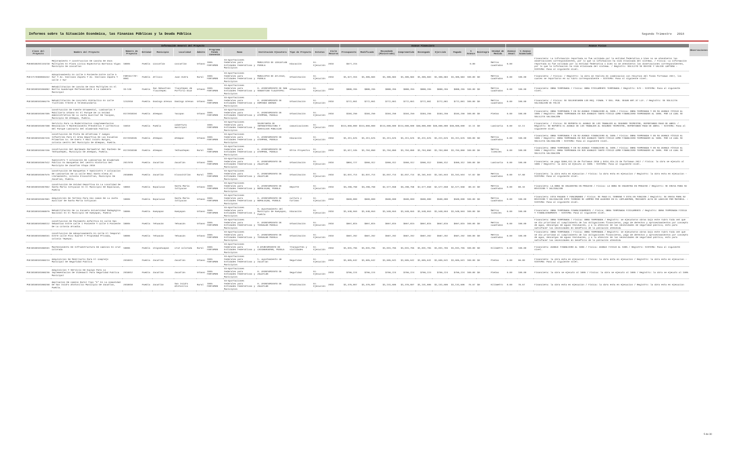Informes sobre la Situación Económica, las Finanzas Públicas y la Deuda Pública
Segundo Trimestre 2018
| Información General del Proyecto | | | | | | | | | | | | | Avance Financiero | | | | | | | | | | Avance Físico | | | Observaciones |
| --- | --- | --- | --- | --- | --- | --- | --- | --- | --- | --- | --- | --- | --- | --- | --- | --- | --- | --- | --- | --- | --- | --- | --- | --- | --- | --- |
| Clave del Proyecto | Nombre del Proyecto | Número de Proyecto | Entidad | Municipio | Localidad | Ámbito | Programa Fondo Convenio | Ramo | Institución Ejecutora | Tipo de Proyecto | Estatus | Ciclo Recurso | Presupuesto | Modificado | Recaudado (Ministrado) | Comprometido | Devengado | Ejercido | Pagado | % Avance | Reintegro | Unidad de Medida | Avance Anual | % Avance Acumulado | | |
| PUE00180201143218 | Mejoramiento Y Construccion De Cancha De Usos Multiples En Plaza Civica Nspectoria Barranca Vigas Municipio De Coxcatlan | 18005 | Puebla | Coxcatlán | Coxcatlán | Urbano | I005 FORTAMUN | 33-Aportaciones Federales para Entidades Federativas y Municipios | MUNICIPIO DE COXCATLAN PUEBLA | Educación | En Ejecución | 2018 | $577,215 | | | | | | | 0.00 | | Metros Cuadrados | 0.00 | | Financiera: La información reportada no fue validada por la entidad federativa o bien no se atendieron las observaciones correspondientes, por lo que la información ha sido eliminada del sistema. / Física: La información reportada no fue validada por la entidad federativa o bien no se atendieron las observaciones correspondientes, por lo que la información ha sido eliminada del sistema. / Registro: SOLICITO SE REVISE Y VALIDE CAPTURA - SISTEMA: Pasa al siguiente nivel. | |
| PUE17170300956442 | Adoquinamiento En Calle 3 Poniente Entre Calle 5 Sur Y Av. Emiliano Zapata Y Av. Emiliano Zapata Y Calle 2 Sur | FORTA17/SF-0091 | Puebla | Atlixco | Juan Uvera | Rural | I005 FORTAMUN | 33-Aportaciones Federales para Entidades Federativas y Municipios | MUNICIPIO DE ATLIXCO, PUEBLA | Urbanización | En Ejecución | 2018 | $1,927,316 | $1,309,984 | $1,309,984 | $1,309,984 | $1,309,984 | $1,309,984 | $1,309,984 | 100.00 | $0 | Metros Cuadrados | 0.00 | 100.00 | Financiera: / Física: / Registro: la obra se realiza en combinacion con recursos del fondo fortamun 2017, los cuales se reportaron en su rubro correspondiente - SISTEMA: Pasa al siguiente nivel. | |
| PUE18180101056092 | Rehabilitacion De Cancha De Usos Multiples En El Barrio Guadalupe Perteneciente A La Cabecera Municipal | 33-146 | Puebla | San Sebastián Tlacotepec | Tlacotepec de Porfirio Díaz | Urbano | I005 FORTAMUN | 33-Aportaciones Federales para Entidades Federativas y Municipios | H. AYUNTAMIENTO DE SAN SEBASTIAN TLACOTEPEC | Urbanización | En Ejecución | 2018 | $888,265 | $888,265 | $888,265 | $888,265 | $888,265 | $888,265 | $888,265 | 100.00 | $0 | Metros Cuadrados | 0.00 | 100.00 | Financiera: OBRA TERMINADA / Física: OBRA FÍSICAMENTE TERMINADA / Registro: S/O - SISTEMA: Pasa al siguiente nivel. | |
| PUE18180101066279 | Rehabilitación De Concreto Hidráulico En Calle Tlaltisec Frente A Telesecundaria | 1232018 | Puebla | Domingo Arenas | Domingo Arenas | Urbano | I005 FORTAMUN | 33-Aportaciones Federales para Entidades Federativas y Municipios | H. AYUNTAMIENTO DE DOMINGO ARENAS | Urbanización | En Ejecución | 2018 | $772,061 | $772,061 | $772,061 | $772,061 | $772,061 | $772,061 | $772,061 | 100.00 | $0 | Metros Cuadrados | 0.00 | 100.00 | Financiera: / Física: SE SOLVENTARON LOS REQ. FINAN. Y SEG. PUB. SEGUN ART.37 LCF. / Registro: SE SOLICITA VALIDACION DE FOLIO | |
| PUE18180101067405 | Construcción De Fuente Ornamental, Luminarias Y Mobiliario Urbano En El Parque De La Unidad Administrativa De La Junta Auxiliar De Tacopan, Municipio De Atempan, Puebla. | 0172018104 | Puebla | Atempan | Tacopan | Urbano | I005 FORTAMUN | 33-Aportaciones Federales para Entidades Federativas y Municipios | H. AYUNTAMIENTO DE ATEMPAN, PUEBLA | Urbanización | En Ejecución | 2018 | $184,259 | $184,259 | $184,259 | $184,259 | $184,259 | $184,259 | $184,259 | 100.00 | $0 | Piezas | 0.00 | 100.00 | Financiera: OBRA TERMINADA Y EN SU AVANCE FINANCIERO AL 100% / Física: OBRA TERMINADA Y EN SU AVANCE FÍSICO AL 100% / Registro: OBRA TERMINADA EN SUS AVANCES TANTO FÍSICO COMO FINANCIERO TERMINADOS AL 100%. POR LO CUAL SE SOLICITA VALIDACIÓN | |
| PUE18180101067408 | Servicio Para La Modernizacion Complementacion Renovación Y Mantenimiento Preventivo Y Correctivo Del Parque Luminario Del Alumbrado Publico | 15010 | Puebla | Puebla | Cobertura municipal | | I005 FORTAMUN | 33-Aportaciones Federales para Entidades Federativas y Municipios | SECRETARÍA DE INFRAESTRUCTURA Y SERVICIOS PUBLICOS | Comunicaciones | En Ejecución | 2018 | $114,000,000 | $114,000,000 | $114,000,000 | $114,000,000 | $48,000,000 | $48,000,000 | $48,000,000 | 42.11 | $0 | Luminaria | 0.00 | 42.11 | Financiera: / Física: SE REPORTA EL AVANCE DE LOS TRABAJOS AL SEGUNDO TRIMESTRE, REPORTANDO PAGO DE ABRIL / Registro: SE REPORTA EL AVANCE DE LOS TRABAJOS AL SEGUNDO TRIMESTRE, REPORTANDO PAGO DE ABRIL - SISTEMA: Pasa al siguiente nivel. | |
| PUE18180101067426 | Construcción De Pista De Atletismo Y Juegos Infantiles Para El Área Deportiva De Las Escuelas Primarias 1o. De Enero Y Raúl Isidro Burgos, Colonia Centro Del Municipio De Atempan, Puebla. | 0172018105 | Puebla | Atempan | Atempan | Urbano | I005 FORTAMUN | 33-Aportaciones Federales para Entidades Federativas y Municipios | H. AYUNTAMIENTO DE ATEMPAN, PUEBLA | Educación | En Ejecución | 2018 | $1,411,625 | $1,411,625 | $1,411,625 | $1,411,625 | $1,411,625 | $1,411,625 | $1,411,625 | 100.00 | $0 | Metros Cuadrados | 0.00 | 100.00 | Financiera: OBRA TERMINADA Y EN SU AVANCE FINANCIERO AL 100% / Física: OBRA TERMINADA Y EN SU AVANCE FÍSICO AL 100% / Registro: OBRA TERMINADA EN SUS AVANCES TANTO FÍSICO COMO FINANCIERO TERMINADOS AL 100%. POR LO CUAL SE SOLICITA VALIDACIÓN - SISTEMA: Pasa al siguiente nivel. | |
| PUE18180101067436 | Construcción Del Bardeado Perimetral Del Panteón De Tezhuatepec, Municipio De Atempan, Puebla. | 0172018108 | Puebla | Atempan | Tezhuatepec | Rural | I005 FORTAMUN | 33-Aportaciones Federales para Entidades Federativas y Municipios | H. AYUNTAMIENTO DE ATEMPAN, PUEBLA | Otros Proyectos | En Ejecución | 2018 | $1,617,345 | $1,704,890 | $1,704,890 | $1,704,890 | $1,704,890 | $1,704,890 | $1,704,890 | 100.00 | $0 | Metros lineales | 0.00 | 100.00 | Financiera: OBRA TERMINADA Y EN SU AVANCE FINANCIERO AL 100% / Física: OBRA TERMINADA Y EN SU AVANCE FÍSICO AL 100% / Registro: OBRA TERMINADA EN SUS AVANCES TANTO FÍSICO COMO FINANCIERO TERMINADOS AL 100%. POR LO CUAL SE SOLICITA VALIDACIÓN | |
| PUE18180101067512 | Suministro Y Colocación De Luminarias De Alumbrado Público En Banquetas Del Centro Histórico Del Municipio De Zacatlán Etapa 2018 | 2017078 | Puebla | Zacatlán | Zacatlán | Urbano | I005 FORTAMUN | 33-Aportaciones Federales para Entidades Federativas y Municipios | H. AYUNTAMIENTO DE ZACATLAN | Urbanización | En Ejecución | 2018 | $804,727 | $390,312 | $390,312 | $390,312 | $390,312 | $390,312 | $390,312 | 100.00 | $0 | Luminaria | 0.00 | 100.00 | Financiera: se pago $390,312.15 de fortamun 2018 y $414,415.23 de fortamun 2017 / Física: la obra se ejecuto al 100% / Registro: la obra se ejecuto al 100% - SISTEMA: Pasa al siguiente nivel. | |
| PUE18180101067575 | Construcción De Banquetas Y Suministro Y Colocacion De Luminarias De La Calle Real Santa Elena Al Libramiento, Colonia Eloxochitlan, Municipio De Zacatlan, Puebla. | 2018009 | Puebla | Zacatlán | Eloxochitlán | Rural | I005 FORTAMUN | 33-Aportaciones Federales para Entidades Federativas y Municipios | H. AYUNTAMIENTO DE ZACATLAN | Urbanización | En Ejecución | 2018 | $2,037,714 | $2,037,714 | $2,037,714 | $2,037,714 | $1,161,944 | $1,161,944 | $1,161,944 | 57.02 | $0 | Metros Cuadrados | 0.00 | 57.68 | Financiera: la obra esta en ejecucion / Física: la obra esta en ejecucion / Registro: la obra esta en ejecucion - SISTEMA: Pasa al siguiente nivel. | |
| PUE18180101067852 | Construcción De Unidad Deportiva En La Localidad De Santa María Ixtiyucan En El Municipio De Nopalucan, Puebla | 18004 | Puebla | Nopalucan | Santa María Ixtiyucan | Urbano | I005 FORTAMUN | 33-Aportaciones Federales para Entidades Federativas y Municipios | H. AYUNTAMIENTO DE NOPALUCAN, PUEBLA | Deporte | En Ejecución | 2018 | $3,208,768 | $3,208,768 | $2,577,958 | $3,208,768 | $2,577,958 | $2,577,958 | $2,577,958 | 80.34 | $0 | Metros Cuadrados | 0.00 | 80.34 | Financiera: LA OBRA SE ENCUENTRA EN PROCESO / Física: LA OBRA SE ENCUNTRA EN PROCESO / Registro: SE ENVIA PARA SU REVISION Y VALIDACION | |
| PUE18180101067891 | Adquisición De Terreno Para Uso Común De La Junta Auxiliar De Santa María Ixtiyucan | 18009 | Puebla | Nopalucan | Santa María Ixtiyucan | Urbano | I005 FORTAMUN | 33-Aportaciones Federales para Entidades Federativas y Municipios | H. AYUNTAMIENTO DE NOPALUCAN, PUEBLA | Cultura y turismo | En Ejecución | 2018 | $500,000 | $500,000 | $500,000 | $500,000 | $500,000 | $500,000 | $500,000 | 100.00 | $0 | Metros Cuadrados | 0.00 | 100.00 | Financiera: ESTA PAGADO Y FUNCONANDO / Física: SE PAGO EL TERRENO Y ESTA EN FUNCION / Registro: SE ENVIA PARA SU REVISION Y VALIDACION ESTE TERRENO SE COMPRO POR ACUERDO EN EL COPLADEMUN, MEDIANTE ACTA DE CABILDO POR MAYORIA. - SISTEMA: Pasa al siguiente nivel. | |
| PUE18180101068079 | Rehabilitación De La Escuela Universidad Pedagógica Nacional En El Municipio De Hueyapan, Puebla | 18006 | Puebla | Hueyapan | Hueyapan | Urbano | I005 FORTAMUN | 33-Aportaciones Federales para Entidades Federativas y Municipios | H. Ayuntamiento del Municipio de Hueyapan, Puebla | Educación | En Ejecución | 2018 | $1,548,593 | $1,548,953 | $1,548,953 | $1,548,953 | $1,548,953 | $1,548,953 | $1,548,953 | 100.00 | $0 | Metros lineales | 0.00 | 100.00 | Financiera: OBRA TERMINADA FINANCIERAMENTE / Física: OBRA TERMINADA FISICAMENTE / Registro: OBRA TERMINADA FISICA Y FINANCIERAMENTE - SISTEMA: Pasa al siguiente nivel. | |
| PUE18180101068112 | Construccion De Pavimento Asfaltico En Calle San Sebastian Entre Calle 1 Poniente Y Calle 3 Poniente De La Colonia Arcadia. | 18005 | Puebla | Tehuacán | Tehuacán | Urbano | I005 FORTAMUN | 33-Aportaciones Federales para Entidades Federativas y Municipios | H. AYUNTAMIENTO DE TEHUACAN PUEBLA | Urbanización | En Ejecución | 2018 | $697,815 | $697,815 | $697,815 | $697,815 | $697,815 | $697,815 | $697,815 | 100.00 | $0 | Metros Cuadrados | 0.00 | 100.00 | Financiera: OBRA TERMINADA / Física: OBRA TERMINADA / Registro: se ejecutaron obras bajo este rubro toda vez que se dio prioridad al cumplimiento de las obligaciones financieras, pago de derechos y aprovechamientos por concepto de agua, descargas de aguas residuales, y a la atención de las necesidades de seguridad pública, esto para satisfacer las necesidades en beneficio de la población atendida | |
| PUE18180101068151 | Construccion De Adoquinamiento En Calle El Temporal Entre Calle Pino Suarez Y Propiedad Privada, Colonia Tepeyac. | 18006 | Puebla | Tehuacán | Tehuacán | Urbano | I005 FORTAMUN | 33-Aportaciones Federales para Entidades Federativas y Municipios | H. AYUNTAMIENTO DE TEHUACAN PUEBLA | Urbanización | En Ejecución | 2018 | $587,202 | $587,202 | $587,202 | $587,202 | $587,202 | $587,202 | $587,202 | 100.00 | $0 | Metros Cuadrados | 0.00 | 100.00 | Financiera: OBRA TERMINADA / Física: OBRA TERMINADA / Registro: se ejecutaron obras bajo este rubro toda vez que se dio prioridad al cumplimiento de las obligaciones financieras, pago de derechos y aprovechamientos por concepto de agua, descargas de aguas residuales, y a la atención de las necesidades de seguridad pública, esto para satisfacer las necesidades en beneficio de la población atendida | |
| PUE18180101068191 | Mantenimiento De Infraestructura De Caminos En Cruz Colorada | 18006 | Puebla | Chignahuapan | Cruz Colorada | Rural | I005 FORTAMUN | 33-Aportaciones Federales para Entidades Federativas y Municipios | H AYUNTAMIENTO DE CHIGNAHUAPAN, PUEBLA | Transportes y vialidades | En Ejecución | 2018 | $1,031,795 | $1,031,795 | $1,031,795 | $1,031,795 | $1,031,795 | $1,031,795 | $1,031,795 | 100.00 | $0 | Kilómetro | 0.00 | 100.00 | Financiera: AVANCE FINANCIERO AL 100% / Física: AVANCE FISICO AL 100% / Registro: SISTEMA: Pasa al siguiente nivel. | |
| PUE18180101068213 | Adquisicion De Mobiliario Para El Complejo Municipal De Seguridad Publica | 2018011 | Puebla | Zacatlán | Zacatlán | Urbano | I005 FORTAMUN | 33-Aportaciones Federales para Entidades Federativas y Municipios | h. ayuntamiento de zacatlan | Seguridad | En Ejecución | 2018 | $1,605,642 | $1,605,642 | $1,605,641 | $1,605,642 | $1,605,641 | $1,605,641 | $1,605,641 | 100.00 | $0 | Piezas | 0.00 | 99.00 | Financiera: la obra esta en ejecucion / Física: la obra esta en ejecucion / Registro: la obra esta en ejecucion - SISTEMA: Pasa al siguiente nivel. | |
| PUE18180101068236 | Adquisicion Y Servicio De Equipo Para La Implementacion De Videowall Para Seguridad Publica Municipal | 2018012 | Puebla | Zacatlán | Zacatlán | Urbano | I005 FORTAMUN | 33-Aportaciones Federales para Entidades Federativas y Municipios | H. AYUNTAMIENTO DE ZACATLAN | Seguridad | En Ejecución | 2018 | $796,224 | $796,224 | $796,224 | $796,224 | $796,224 | $796,224 | $796,224 | 100.00 | $0 | Piezas | 0.00 | 100.00 | Financiera: la obra se ejecuto al 100% / Física: la obra se ejecuto al 100% / Registro: la obra se ejecuto al 100% | |
| PUE18180101068258 | Ampliacion De Camino Rural Tipo "E" En La Comunidad De San Isidro Atotonilco Municipio De Zacatlan, Puebla. | 2018010 | Puebla | Zacatlán | San Isidro Atotonilco | Rural | I005 FORTAMUN | 33-Aportaciones Federales para Entidades Federativas y Municipios | H. AYUNTAMIENTO DE ZACATLAN | Urbanización | En Ejecución | 2018 | $1,476,007 | $1,476,007 | $1,131,606 | $1,476,007 | $1,131,606 | $1,131,606 | $1,131,606 | 76.67 | $0 | Kilómetro | 0.00 | 76.67 | Financiera: la obra esta en ejecucion / Física: la obra esta en ejecucion / Registro: la obra esta en ejecucion | |
5 de 30